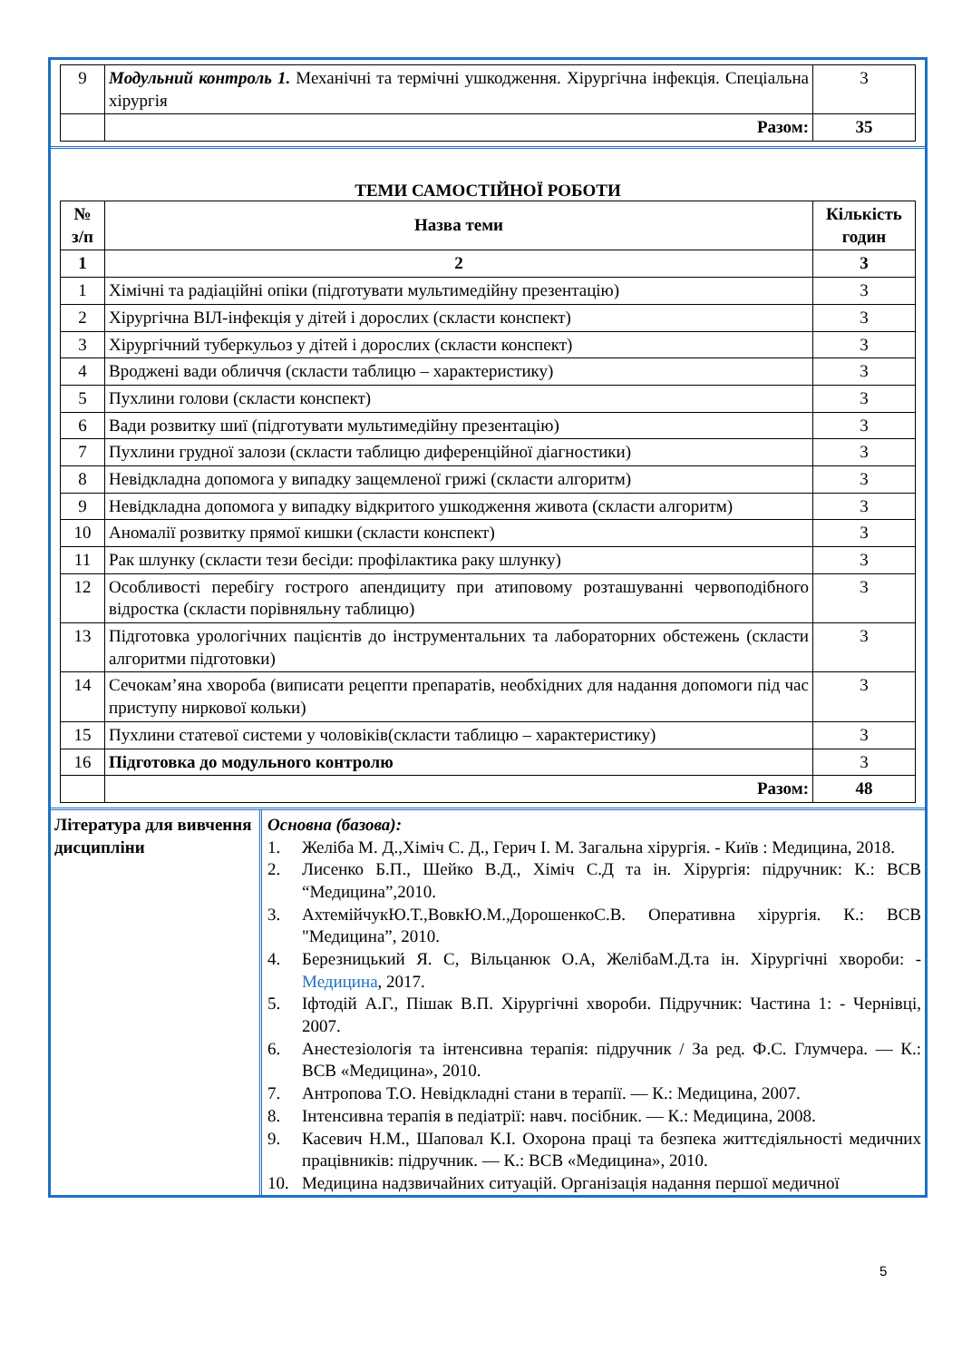| 9 | Модульний контроль 1. Механічні та термічні ушкодження. Хірургічна інфекція. Спеціальна хірургія | 3 |
| | Разом: | 35 |
ТЕМИ САМОСТІЙНОЇ РОБОТИ
| № з/п | Назва теми | Кількість годин |
| --- | --- | --- |
| 1 | 2 | 3 |
| 1 | Хімічні та радіаційні опіки (підготувати мультимедійну презентацію) | 3 |
| 2 | Хірургічна ВІЛ-інфекція у дітей і дорослих (скласти конспект) | 3 |
| 3 | Хірургічний туберкульоз у дітей і дорослих (скласти конспект) | 3 |
| 4 | Вроджені вади обличчя (скласти таблицю – характеристику) | 3 |
| 5 | Пухлини голови (скласти конспект) | 3 |
| 6 | Вади розвитку шиї (підготувати мультимедійну презентацію) | 3 |
| 7 | Пухлини грудної залози (скласти таблицю диференційної діагностики) | 3 |
| 8 | Невідкладна допомога у випадку защемленої грижі (скласти алгоритм) | 3 |
| 9 | Невідкладна допомога у випадку відкритого ушкодження живота (скласти алгоритм) | 3 |
| 10 | Аномалії розвитку прямої кишки (скласти конспект) | 3 |
| 11 | Рак шлунку (скласти тези бесіди: профілактика раку шлунку) | 3 |
| 12 | Особливості перебігу гострого апендициту при атиповому розташуванні червоподібного відростка (скласти порівняльну таблицю) | 3 |
| 13 | Підготовка урологічних пацієнтів до інструментальних та лабораторних обстежень (скласти алгоритми підготовки) | 3 |
| 14 | Сечокам’яна хвороба (виписати рецепти препаратів, необхідних для надання допомоги під час приступу ниркової кольки) | 3 |
| 15 | Пухлини статевої системи у чоловіків(скласти таблицю – характеристику) | 3 |
| 16 | Підготовка до модульного контролю | 3 |
| | Разом: | 48 |
Література для вивчення дисципліни
Основна (базова):
1. Желіба М. Д.,Хіміч С. Д., Герич І. М. Загальна хірургія. - Київ : Медицина, 2018.
2. Лисенко Б.П., Шейко В.Д., Хіміч С.Д та ін. Хірургія: підручник: К.: ВСВ “Медицина”,2010.
3. АхтемійчукЮ.Т.,ВовкЮ.М.,ДорошенкоС.В. Оперативна хірургія. К.: ВСВ "Медицина”, 2010.
4. Березницький Я. С, Вільцанюк О.А, ЖелібаМ.Д.та ін. Хірургічні хвороби: - Медицина, 2017.
5. Іфтодій А.Г., Пішак В.П. Хірургічні хвороби. Підручник: Частина 1: - Чернівці, 2007.
6. Анестезіологія та інтенсивна терапія: підручник / За ред. Ф.С. Глумчера. — К.: ВСВ «Медицина», 2010.
7. Антропова Т.О. Невідкладні стани в терапії. — К.: Медицина, 2007.
8. Інтенсивна терапія в педіатрії: навч. посібник. — К.: Медицина, 2008.
9. Касевич Н.М., Шаповал К.І. Охорона праці та безпека життєдіяльності медичних працівників: підручник. — К.: ВСВ «Медицина», 2010.
10. Медицина надзвичайних ситуацій. Організація надання першої медичної
5